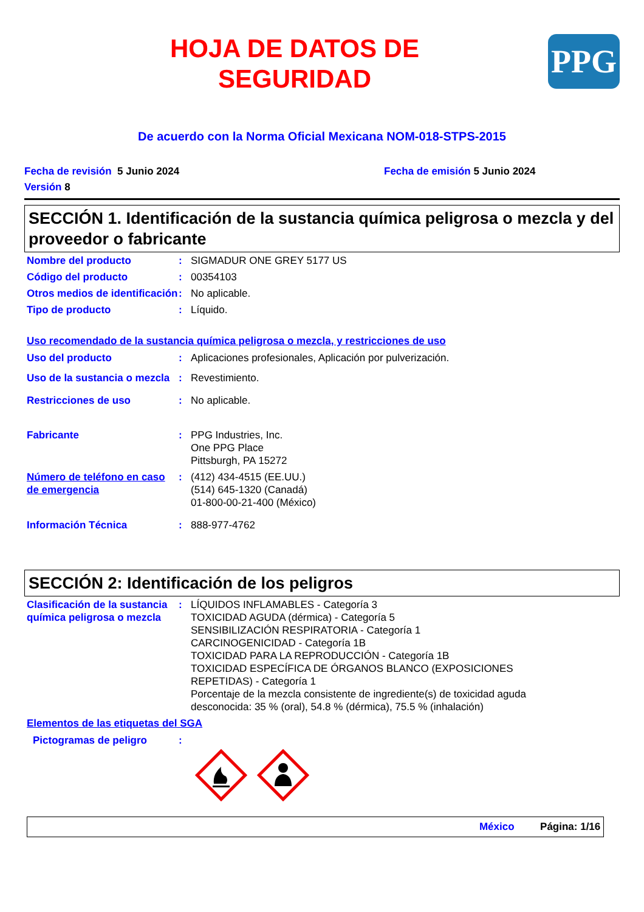HOJA DE DATOS DE
SEGURIDAD
PPG
De acuerdo con la Norma Oficial Mexicana NOM-018-STPS-2015
Fecha de revisión 5 Junio 2024
Versión 8
Fecha de emisión 5 Junio 2024
SECCIÓN 1. Identificación de la sustancia química peligrosa o mezcla y del proveedor o fabricante
Nombre del producto : SIGMADUR ONE GREY 5177 US
Código del producto : 00354103
Otros medios de identificación
: No aplicable.
Tipo de producto : Líquido.
Uso recomendado de la sustancia química peligrosa o mezcla, y restricciones de uso
Uso del producto : Aplicaciones profesionales, Aplicación por pulverización.
Uso de la sustancia o mezcla
: Revestimiento.
Restricciones de uso : No aplicable.
Fabricante : PPG Industries, Inc.
One PPG Place
Pittsburgh, PA 15272
Número de teléfono en caso de emergencia
: (412) 434-4515 (EE.UU.)
(514) 645-1320 (Canadá)
01-800-00-21-400 (México)
Información Técnica : 888-977-4762
SECCIÓN 2: Identificación de los peligros
Clasificación de la sustancia química peligrosa o mezcla
: LÍQUIDOS INFLAMABLES - Categoría 3
TOXICIDAD AGUDA (dérmica) - Categoría 5
SENSIBILIZACIÓN RESPIRATORIA - Categoría 1
CARCINOGENICIDAD - Categoría 1B
TOXICIDAD PARA LA REPRODUCCIÓN - Categoría 1B
TOXICIDAD ESPECÍFICA DE ÓRGANOS BLANCO (EXPOSICIONES REPETIDAS) - Categoría 1
Porcentaje de la mezcla consistente de ingrediente(s) de toxicidad aguda desconocida: 35 % (oral), 54.8 % (dérmica), 75.5 % (inhalación)
Elementos de las etiquetas del SGA
Pictogramas de peligro :
México Página: 1/16